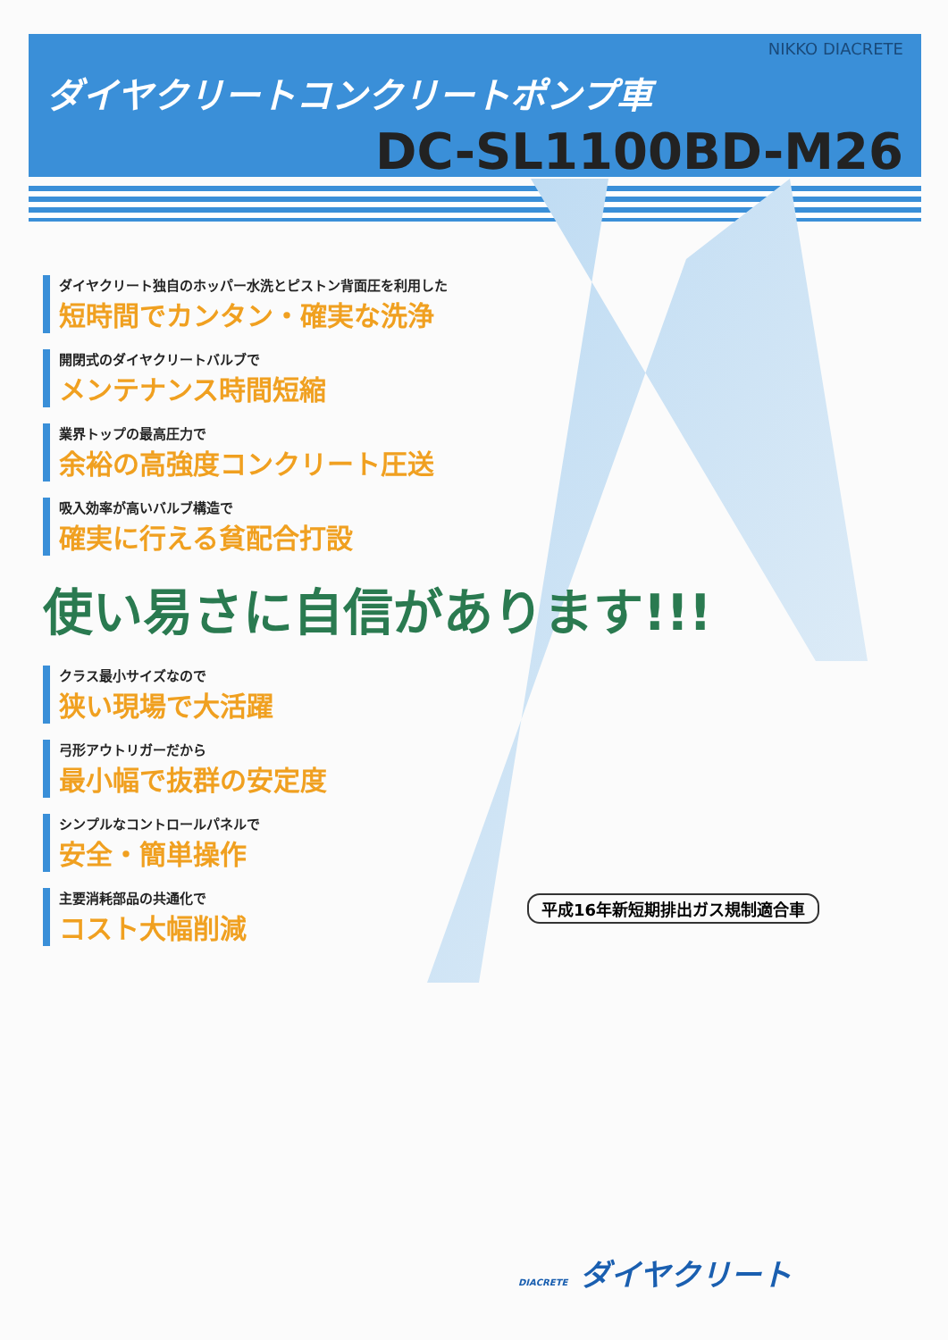NIKKO DIACRETE
ダイヤクリートコンクリートポンプ車
DC-SL1100BD-M26
ダイヤクリート独自のホッパー水洗とピストン背面圧を利用した
短時間でカンタン・確実な洗浄
開閉式のダイヤクリートバルブで
メンテナンス時間短縮
業界トップの最高圧力で
余裕の高強度コンクリート圧送
吸入効率が高いバルブ構造で
確実に行える貧配合打設
使い易さに自信があります!!!
クラス最小サイズなので
狭い現場で大活躍
弓形アウトリガーだから
最小幅で抜群の安定度
シンプルなコントロールパネルで
安全・簡単操作
主要消耗部品の共通化で
コスト大幅削減
平成16年新短期排出ガス規制適合車
DIACRETE ダイヤクリート